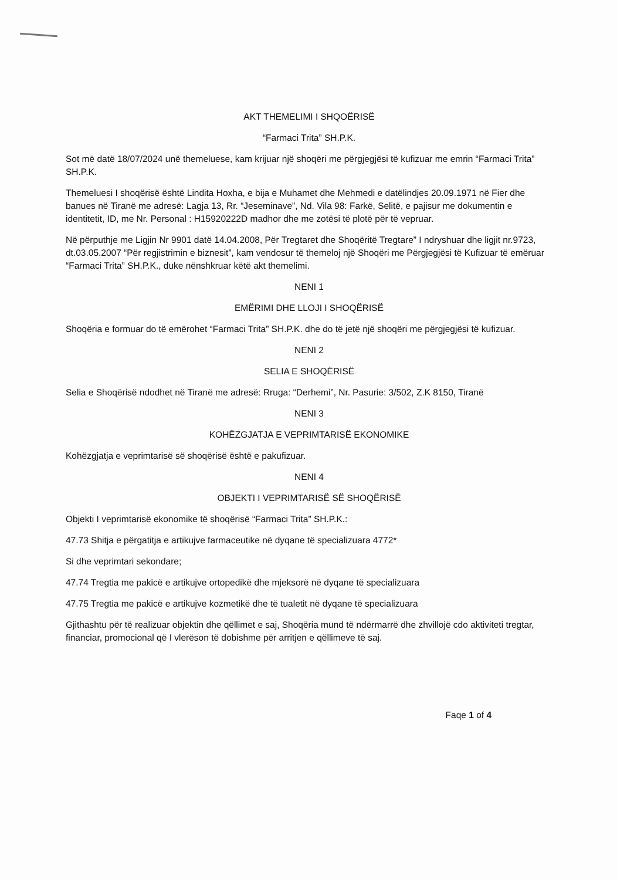AKT THEMELIMI I SHQOËRISË
“Farmaci Trita” SH.P.K.
Sot më datë 18/07/2024 unë themeluese, kam krijuar një shoqëri me përgjegjësi të kufizuar me emrin “Farmaci Trita” SH.P.K.
Themeluesi I shoqërisë është Lindita Hoxha, e bija e Muhamet dhe Mehmedi e datëlindjes 20.09.1971 në Fier dhe banues në Tiranë me adresë: Lagja 13, Rr. “Jeseminave”, Nd. Vila 98: Farkë, Selitë, e pajisur me dokumentin e identitetit, ID, me Nr. Personal : H15920222D madhor dhe me zotësi të plotë për të vepruar.
Në përputhje me Ligjin Nr 9901 datë 14.04.2008, Për Tregtaret dhe Shoqëritë Tregtare” I ndryshuar dhe ligjit nr.9723, dt.03.05.2007 “Për regjistrimin e biznesit”, kam vendosur të themeloj një Shoqëri me Përgjegjësi të Kufizuar të emëruar “Farmaci Trita” SH.P.K., duke nënshkruar këtë akt themelimi.
NENI 1
EMËRIMI DHE LLOJI I SHOQËRISË
Shoqëria e formuar do të emërohet “Farmaci Trita” SH.P.K. dhe do të jetë një shoqëri me përgjegjësi të kufizuar.
NENI 2
SELIA E SHOQËRISË
Selia e Shoqërisë ndodhet në Tiranë me adresë: Rruga: “Derhemi”, Nr. Pasurie: 3/502, Z.K 8150, Tiranë
NENI 3
KOHËZGJATJA E VEPRIMTARISË EKONOMIKE
Kohëzgjatja e veprimtarisë së shoqërisë është e pakufizuar.
NENI 4
OBJEKTI I VEPRIMTARISË SË SHOQËRISË
Objekti I veprimtarisë ekonomike të shoqërisë “Farmaci Trita” SH.P.K.:
47.73 Shitja e përgatitja e artikujve farmaceutike në dyqane të specializuara 4772*
Si dhe veprimtari sekondare;
47.74 Tregtia me pakicë e artikujve ortopedikë dhe mjeksorë në dyqane të specializuara
47.75 Tregtia me pakicë e artikujve kozmetikë dhe të tualetit në dyqane të specializuara
Gjithashtu për të realizuar objektin dhe qëllimet e saj, Shoqëria mund të ndërmarrë dhe zhvillojë cdo aktiviteti tregtar, financiar, promocional që I vlerëson të dobishme për arritjen e qëllimeve të saj.
Faqe 1 of 4